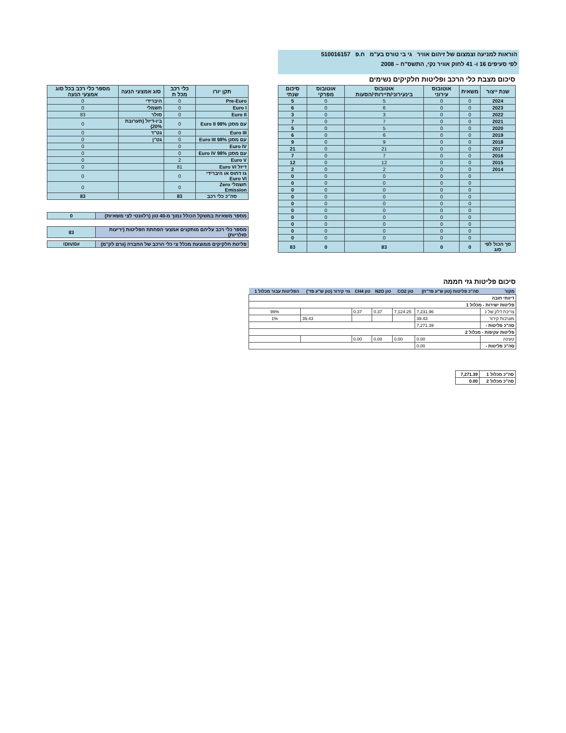הוראות למניעה וצמצום של זיהום אוויר גי בי טורס בע"מ ח.פ 510016157
לפי סעיפים 16 ו- 41 לחוק אוויר נקי, התשס"ח – 2008
סיכום מצבת כלי הרכב ופליטות חלקיקים נשימים
| שנת ייצור | משאית | אוטובוס עירוני | אוטובוס בינעירוני/תיירותי/הסעות | אוטובוס מפרקי | סיכום שנתי |
| --- | --- | --- | --- | --- | --- |
| 2024 | 0 | 0 | 5 | 0 | 5 |
| 2023 | 0 | 0 | 6 | 0 | 6 |
| 2022 | 0 | 0 | 3 | 0 | 3 |
| 2021 | 0 | 0 | 7 | 0 | 7 |
| 2020 | 0 | 0 | 5 | 0 | 5 |
| 2019 | 0 | 0 | 6 | 0 | 6 |
| 2018 | 0 | 0 | 9 | 0 | 9 |
| 2017 | 0 | 0 | 21 | 0 | 21 |
| 2016 | 0 | 0 | 7 | 0 | 7 |
| 2015 | 0 | 0 | 12 | 0 | 12 |
| 2014 | 0 | 0 | 2 | 0 | 2 |
| | 0 | 0 | 0 | 0 | 0 |
| | 0 | 0 | 0 | 0 | 0 |
| | 0 | 0 | 0 | 0 | 0 |
| | 0 | 0 | 0 | 0 | 0 |
| | 0 | 0 | 0 | 0 | 0 |
| | 0 | 0 | 0 | 0 | 0 |
| | 0 | 0 | 0 | 0 | 0 |
| | 0 | 0 | 0 | 0 | 0 |
| | 0 | 0 | 0 | 0 | 0 |
| | 0 | 0 | 0 | 0 | 0 |
| סך הכול לפי סוג | 0 | 0 | 83 | 0 | 83 |
| תקן יורו | כלי רכב מכל ת | סוג אמצעי הנעה | מספר כלי רכב בכל סוג אמצעי הנעה |
| --- | --- | --- | --- |
| Pre-Euro | 0 | היברידי | 0 |
| Euro I | 0 | חשמלי | 0 |
| Euro II | 0 | סולר | 83 |
| עם מסנן Euro II 98% | 0 | ביו-דיזל (תערובת 20%) | 0 |
| Euro III | 0 | גט"ד | 0 |
| עם מסנן Euro III 98% | 0 | גט"ן | 0 |
| Euro IV | 0 | | 0 |
| עם מסנן Euro IV 98% | 0 | | 0 |
| Euro V | 2 | | 0 |
| דיזל Euro VI | 81 | | 0 |
| גז דחוס או היברידי Euro VI | 0 | | 0 |
| חשמלי Zero Emission | 0 | | 0 |
| סה"כ כלי רכב | 83 | | 83 |
| מספר משאיות במשקל הכולל נמוך מ-40 טון (רלוונטי לצי משאיות) | 0 |
| מספר כלי רכב עליהם מותקנים אמצעי הפחתת הפליטות (יריעות סולריות) | 83 |
| פליטת חלקיקים ממוצעת מכלל צי כלי הרכב של החברה (גרם לק"מ) | #DIV/0! |
סיכום פליטות גזי חממה
| מקור | סה"כ פליטות (טון ש"ע פד"ח) | טון CO2 | טון N2O | טון CH4 | גזי קירור (טון ש"ע פד') | הפליטות עבור מכלול 1 |
| דיווחי חובה | | | | | | |
| פליטות ישירות - מכלול 1 | | | | | | |
| צריכת דלק של נ | 7,231.96 | 7,124.25 | 0.37 | 0.37 | | 99% |
| מערכות קירור | 39.43 | | | | 39.43 | 1% |
| סה"כ פליטות - | 7,271.39 | | | | | |
| פליטות עקיפות - מכלול 2 | | | | | | |
| טעינה | 0.00 | 0.00 | 0.00 | 0.00 | | |
| סה"כ פליטות - | 0.00 | | | | | |
| סה"כ מכלול 1 | 7,271.39 |
| סה"כ מכלול 2 | 0.00 |